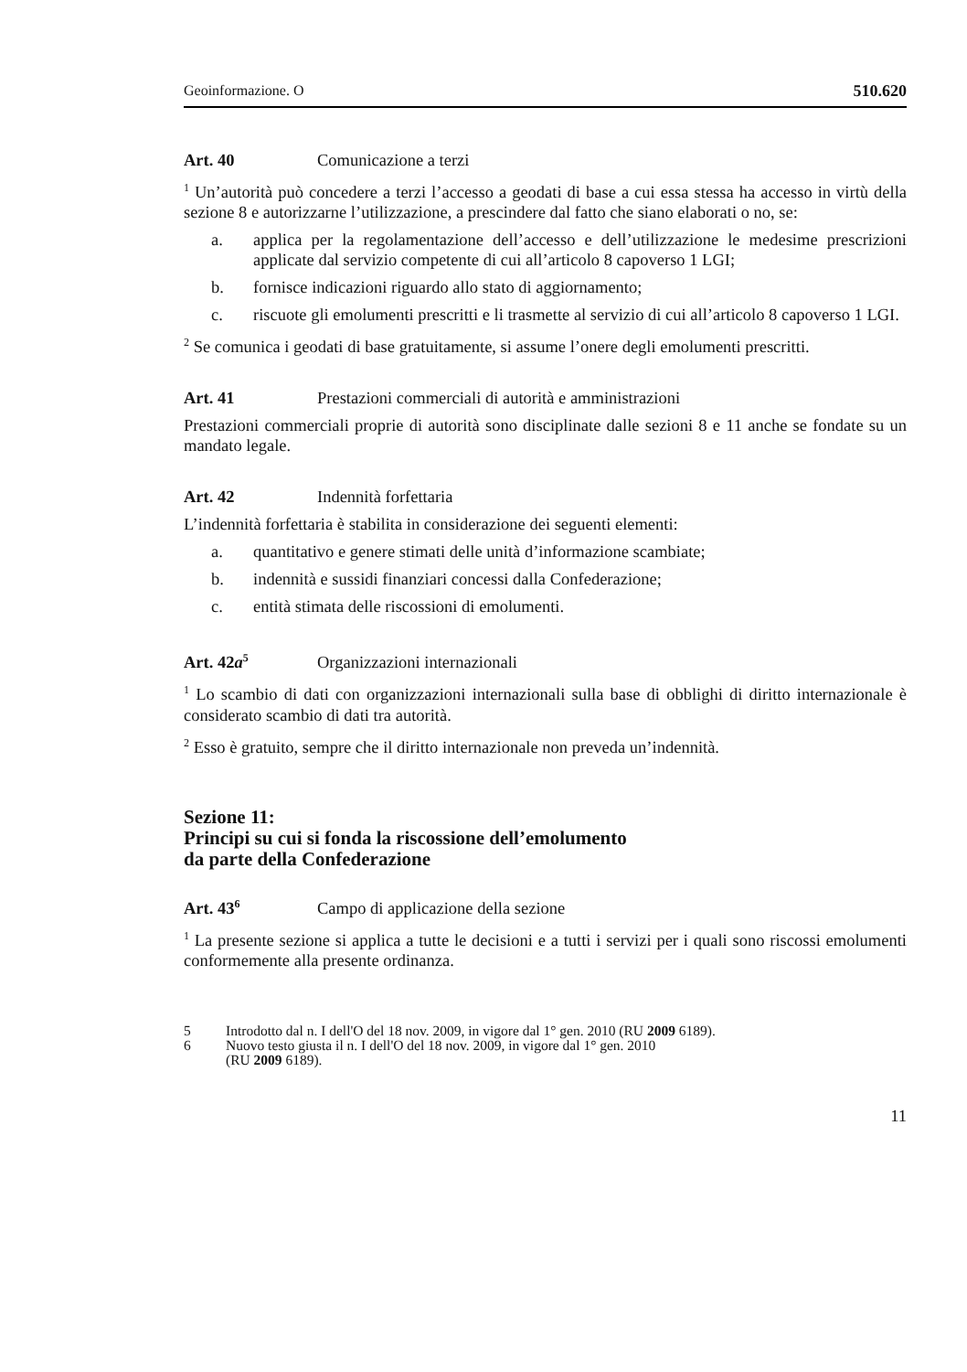Geoinformazione. O 510.620
Art. 40 Comunicazione a terzi
<sup>1</sup> Un’autorità può concedere a terzi l’accesso a geodati di base a cui essa stessa ha accesso in virtù della sezione 8 e autorizzarne l’utilizzazione, a prescindere dal fatto che siano elaborati o no, se:
a. applica per la regolamentazione dell’accesso e dell’utilizzazione le medesime prescrizioni applicate dal servizio competente di cui all’articolo 8 capoverso 1 LGI;
b. fornisce indicazioni riguardo allo stato di aggiornamento;
c. riscuote gli emolumenti prescritti e li trasmette al servizio di cui all’articolo 8 capoverso 1 LGI.
<sup>2</sup> Se comunica i geodati di base gratuitamente, si assume l’onere degli emolumenti prescritti.
Art. 41 Prestazioni commerciali di autorità e amministrazioni
Prestazioni commerciali proprie di autorità sono disciplinate dalle sezioni 8 e 11 anche se fondate su un mandato legale.
Art. 42 Indennità forfettaria
L’indennità forfettaria è stabilita in considerazione dei seguenti elementi:
a. quantitativo e genere stimati delle unità d’informazione scambiate;
b. indennità e sussidi finanziari concessi dalla Confederazione;
c. entità stimata delle riscossioni di emolumenti.
Art. 42a<sup>5</sup> Organizzazioni internazionali
<sup>1</sup> Lo scambio di dati con organizzazioni internazionali sulla base di obblighi di diritto internazionale è considerato scambio di dati tra autorità.
<sup>2</sup> Esso è gratuito, sempre che il diritto internazionale non preveda un’indennità.
Sezione 11:
Principi su cui si fonda la riscossione dell’emolumento
da parte della Confederazione
Art. 43<sup>6</sup> Campo di applicazione della sezione
<sup>1</sup> La presente sezione si applica a tutte le decisioni e a tutti i servizi per i quali sono riscossi emolumenti conformemente alla presente ordinanza.
5 Introdotto dal n. I dell'O del 18 nov. 2009, in vigore dal 1° gen. 2010 (RU 2009 6189).
6 Nuovo testo giusta il n. I dell'O del 18 nov. 2009, in vigore dal 1° gen. 2010
(RU 2009 6189).
11